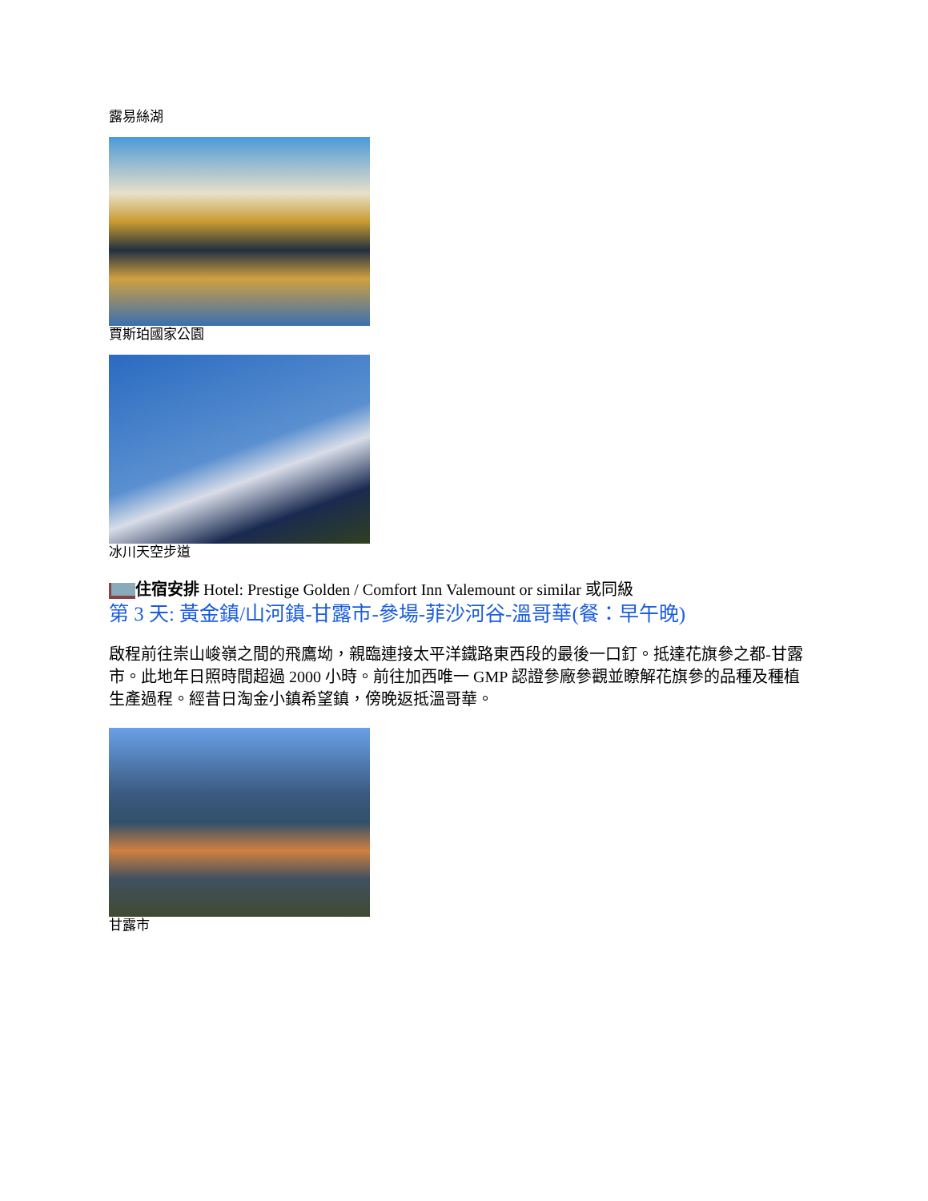露易絲湖
賈斯珀國家公園
冰川天空步道
住宿安排 Hotel: Prestige Golden / Comfort Inn Valemount or similar 或同級
第 3 天: 黃金鎮/山河鎮-甘露市-參場-菲沙河谷-溫哥華(餐：早午晚)
啟程前往崇山峻嶺之間的飛鷹坳，親臨連接太平洋鐵路東西段的最後一口釘。抵達花旗參之都-甘露市。此地年日照時間超過 2000 小時。前往加西唯一 GMP 認證參廠參觀並瞭解花旗參的品種及種植生產過程。經昔日淘金小鎮希望鎮，傍晚返抵溫哥華。
甘露市